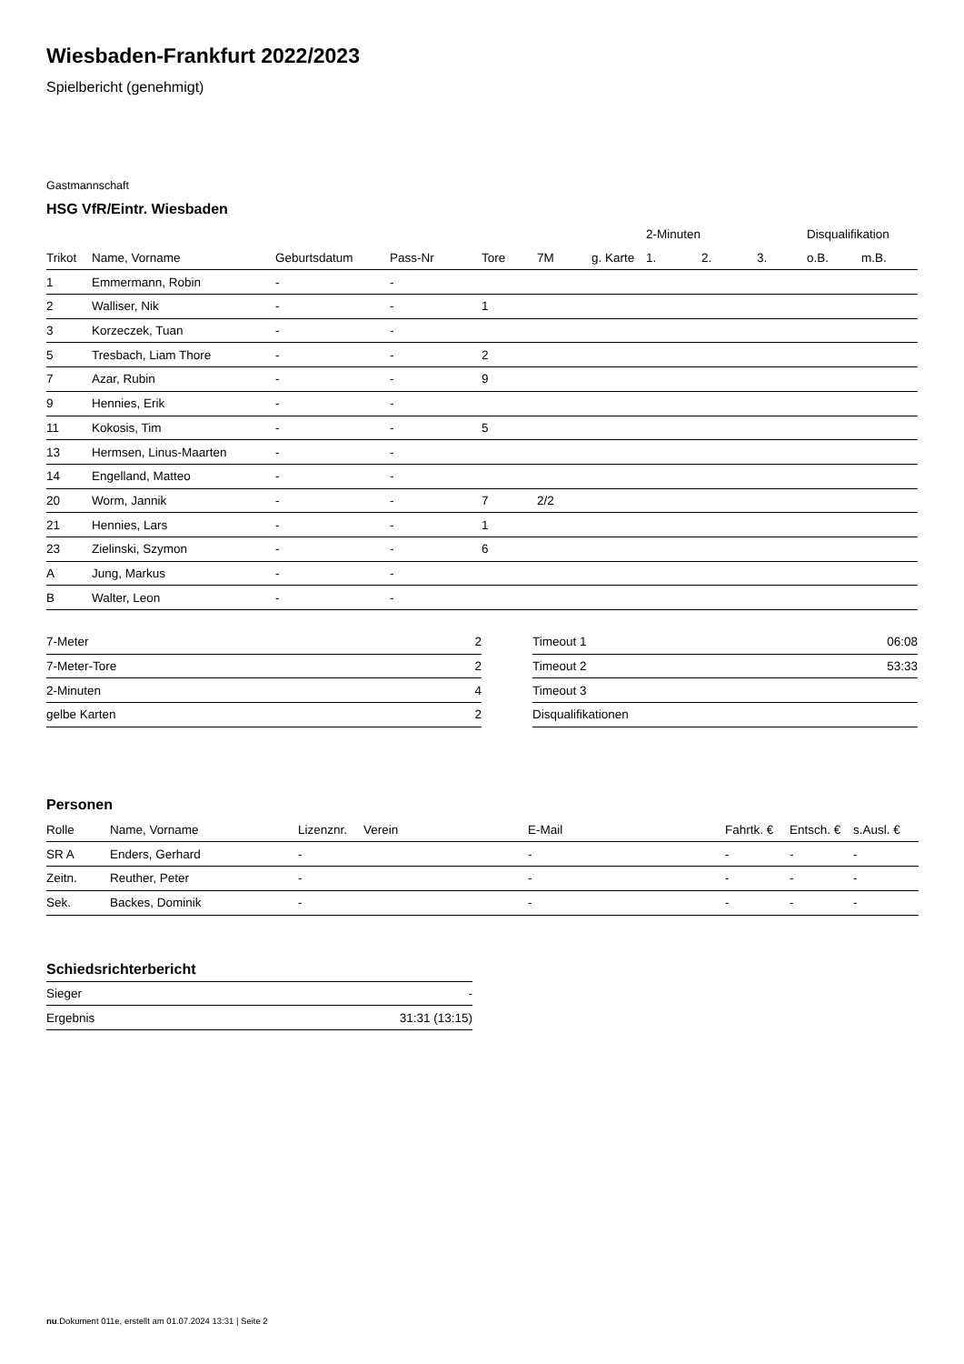Wiesbaden-Frankfurt 2022/2023
Spielbericht (genehmigt)
Gastmannschaft
HSG VfR/Eintr. Wiesbaden
| | | | | | | | 2-Minuten | | | Disqualifikation | |
| --- | --- | --- | --- | --- | --- | --- | --- | --- | --- | --- | --- |
| Trikot | Name, Vorname | Geburtsdatum | Pass-Nr | Tore | 7M | g. Karte | 1. | 2. | 3. | o.B. | m.B. |
| 1 | Emmermann, Robin | - | - | | | | | | | | |
| 2 | Walliser, Nik | - | - | 1 | | | | | | | |
| 3 | Korzeczek, Tuan | - | - | | | | | | | | |
| 5 | Tresbach, Liam Thore | - | - | 2 | | | | | | | |
| 7 | Azar, Rubin | - | - | 9 | | | | | | | |
| 9 | Hennies, Erik | - | - | | | | | | | | |
| 11 | Kokosis, Tim | - | - | 5 | | | | | | | |
| 13 | Hermsen, Linus-Maarten | - | - | | | | | | | | |
| 14 | Engelland, Matteo | - | - | | | | | | | | |
| 20 | Worm, Jannik | - | - | 7 | 2/2 | | | | | | |
| 21 | Hennies, Lars | - | - | 1 | | | | | | | |
| 23 | Zielinski, Szymon | - | - | 6 | | | | | | | |
| A | Jung, Markus | - | - | | | | | | | | |
| B | Walter, Leon | - | - | | | | | | | | |
| 7-Meter | 2 |
| 7-Meter-Tore | 2 |
| 2-Minuten | 4 |
| gelbe Karten | 2 |
| Timeout 1 | 06:08 |
| Timeout 2 | 53:33 |
| Timeout 3 | |
| Disqualifikationen | |
Personen
| Rolle | Name, Vorname | Lizenznr. | Verein | E-Mail | Fahrtk. € | Entsch. € | s.Ausl. € |
| --- | --- | --- | --- | --- | --- | --- | --- |
| SR A | Enders, Gerhard | - | | - | - | - | - |
| Zeitn. | Reuther, Peter | - | | - | - | - | - |
| Sek. | Backes, Dominik | - | | - | - | - | - |
Schiedsrichterbericht
| Sieger | - |
| Ergebnis | 31:31 (13:15) |
nu.Dokument 011e, erstellt am 01.07.2024 13:31 | Seite 2